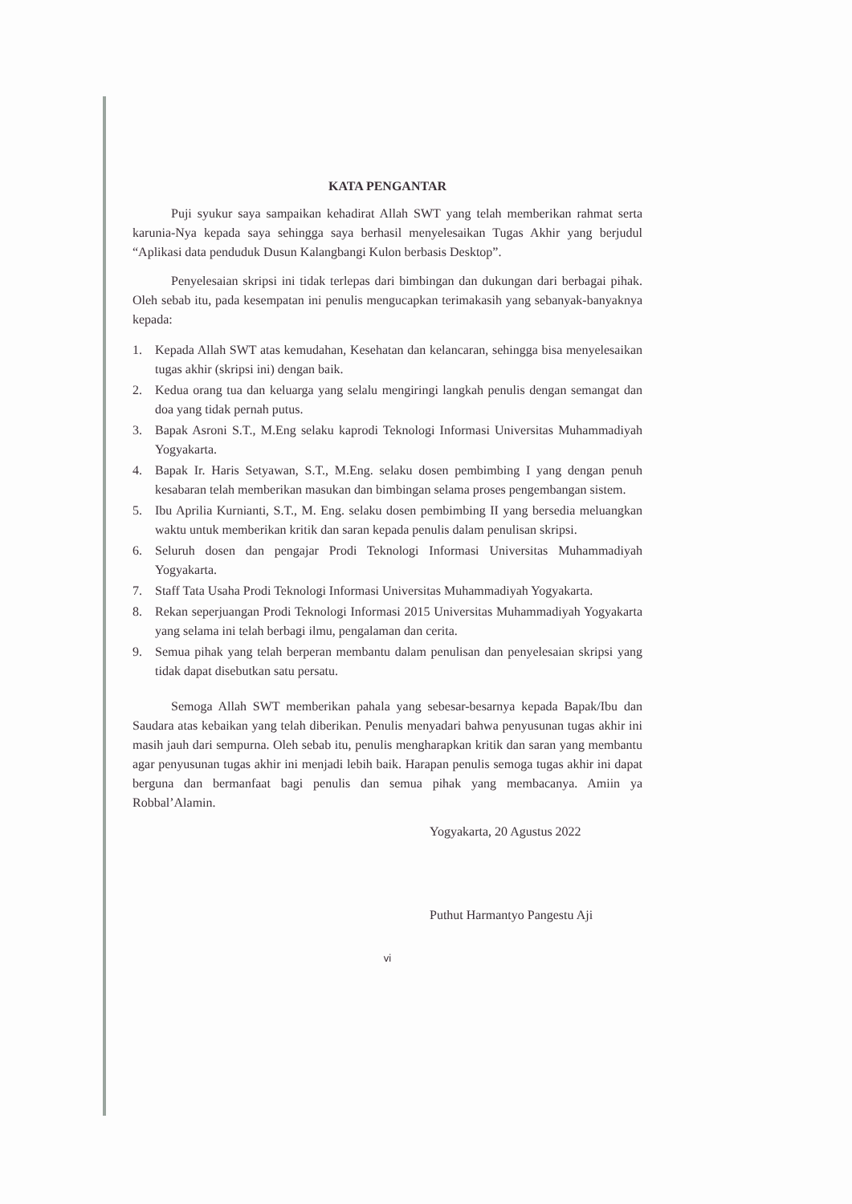KATA PENGANTAR
Puji syukur saya sampaikan kehadirat Allah SWT yang telah memberikan rahmat serta karunia-Nya kepada saya sehingga saya berhasil menyelesaikan Tugas Akhir yang berjudul “Aplikasi data penduduk Dusun Kalangbangi Kulon berbasis Desktop”.
Penyelesaian skripsi ini tidak terlepas dari bimbingan dan dukungan dari berbagai pihak. Oleh sebab itu, pada kesempatan ini penulis mengucapkan terimakasih yang sebanyak-banyaknya kepada:
1. Kepada Allah SWT atas kemudahan, Kesehatan dan kelancaran, sehingga bisa menyelesaikan tugas akhir (skripsi ini) dengan baik.
2. Kedua orang tua dan keluarga yang selalu mengiringi langkah penulis dengan semangat dan doa yang tidak pernah putus.
3. Bapak Asroni S.T., M.Eng selaku kaprodi Teknologi Informasi Universitas Muhammadiyah Yogyakarta.
4. Bapak Ir. Haris Setyawan, S.T., M.Eng. selaku dosen pembimbing I yang dengan penuh kesabaran telah memberikan masukan dan bimbingan selama proses pengembangan sistem.
5. Ibu Aprilia Kurnianti, S.T., M. Eng. selaku dosen pembimbing II yang bersedia meluangkan waktu untuk memberikan kritik dan saran kepada penulis dalam penulisan skripsi.
6. Seluruh dosen dan pengajar Prodi Teknologi Informasi Universitas Muhammadiyah Yogyakarta.
7. Staff Tata Usaha Prodi Teknologi Informasi Universitas Muhammadiyah Yogyakarta.
8. Rekan seperjuangan Prodi Teknologi Informasi 2015 Universitas Muhammadiyah Yogyakarta yang selama ini telah berbagi ilmu, pengalaman dan cerita.
9. Semua pihak yang telah berperan membantu dalam penulisan dan penyelesaian skripsi yang tidak dapat disebutkan satu persatu.
Semoga Allah SWT memberikan pahala yang sebesar-besarnya kepada Bapak/Ibu dan Saudara atas kebaikan yang telah diberikan. Penulis menyadari bahwa penyusunan tugas akhir ini masih jauh dari sempurna. Oleh sebab itu, penulis mengharapkan kritik dan saran yang membantu agar penyusunan tugas akhir ini menjadi lebih baik. Harapan penulis semoga tugas akhir ini dapat berguna dan bermanfaat bagi penulis dan semua pihak yang membacanya. Amiin ya Robbal’Alamin.
Yogyakarta, 20 Agustus 2022
Puthut Harmantyo Pangestu Aji
vi